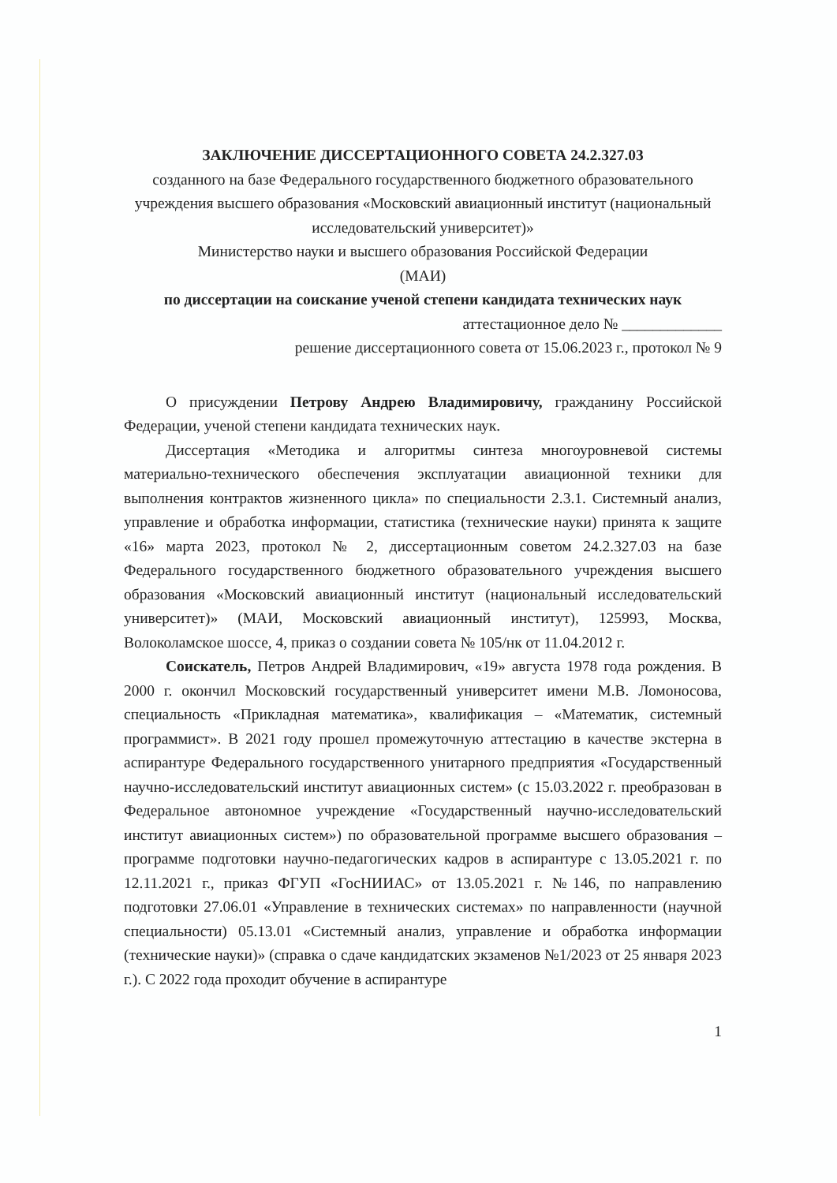ЗАКЛЮЧЕНИЕ ДИССЕРТАЦИОННОГО СОВЕТА 24.2.327.03
созданного на базе Федерального государственного бюджетного образовательного учреждения высшего образования «Московский авиационный институт (национальный исследовательский университет)»
Министерство науки и высшего образования Российской Федерации
(МАИ)
по диссертации на соискание ученой степени кандидата технических наук
аттестационное дело № _____________
решение диссертационного совета от 15.06.2023 г., протокол № 9
О присуждении Петрову Андрею Владимировичу, гражданину Российской Федерации, ученой степени кандидата технических наук.
Диссертация «Методика и алгоритмы синтеза многоуровневой системы материально-технического обеспечения эксплуатации авиационной техники для выполнения контрактов жизненного цикла» по специальности 2.3.1. Системный анализ, управление и обработка информации, статистика (технические науки) принята к защите «16» марта 2023, протокол № 2, диссертационным советом 24.2.327.03 на базе Федерального государственного бюджетного образовательного учреждения высшего образования «Московский авиационный институт (национальный исследовательский университет)» (МАИ, Московский авиационный институт), 125993, Москва, Волоколамское шоссе, 4, приказ о создании совета № 105/нк от 11.04.2012 г.
Соискатель, Петров Андрей Владимирович, «19» августа 1978 года рождения. В 2000 г. окончил Московский государственный университет имени М.В. Ломоносова, специальность «Прикладная математика», квалификация – «Математик, системный программист». В 2021 году прошел промежуточную аттестацию в качестве экстерна в аспирантуре Федерального государственного унитарного предприятия «Государственный научно-исследовательский институт авиационных систем» (с 15.03.2022 г. преобразован в Федеральное автономное учреждение «Государственный научно-исследовательский институт авиационных систем») по образовательной программе высшего образования – программе подготовки научно-педагогических кадров в аспирантуре с 13.05.2021 г. по 12.11.2021 г., приказ ФГУП «ГосНИИАС» от 13.05.2021 г. №146, по направлению подготовки 27.06.01 «Управление в технических системах» по направленности (научной специальности) 05.13.01 «Системный анализ, управление и обработка информации (технические науки)» (справка о сдаче кандидатских экзаменов №1/2023 от 25 января 2023 г.). С 2022 года проходит обучение в аспирантуре
1